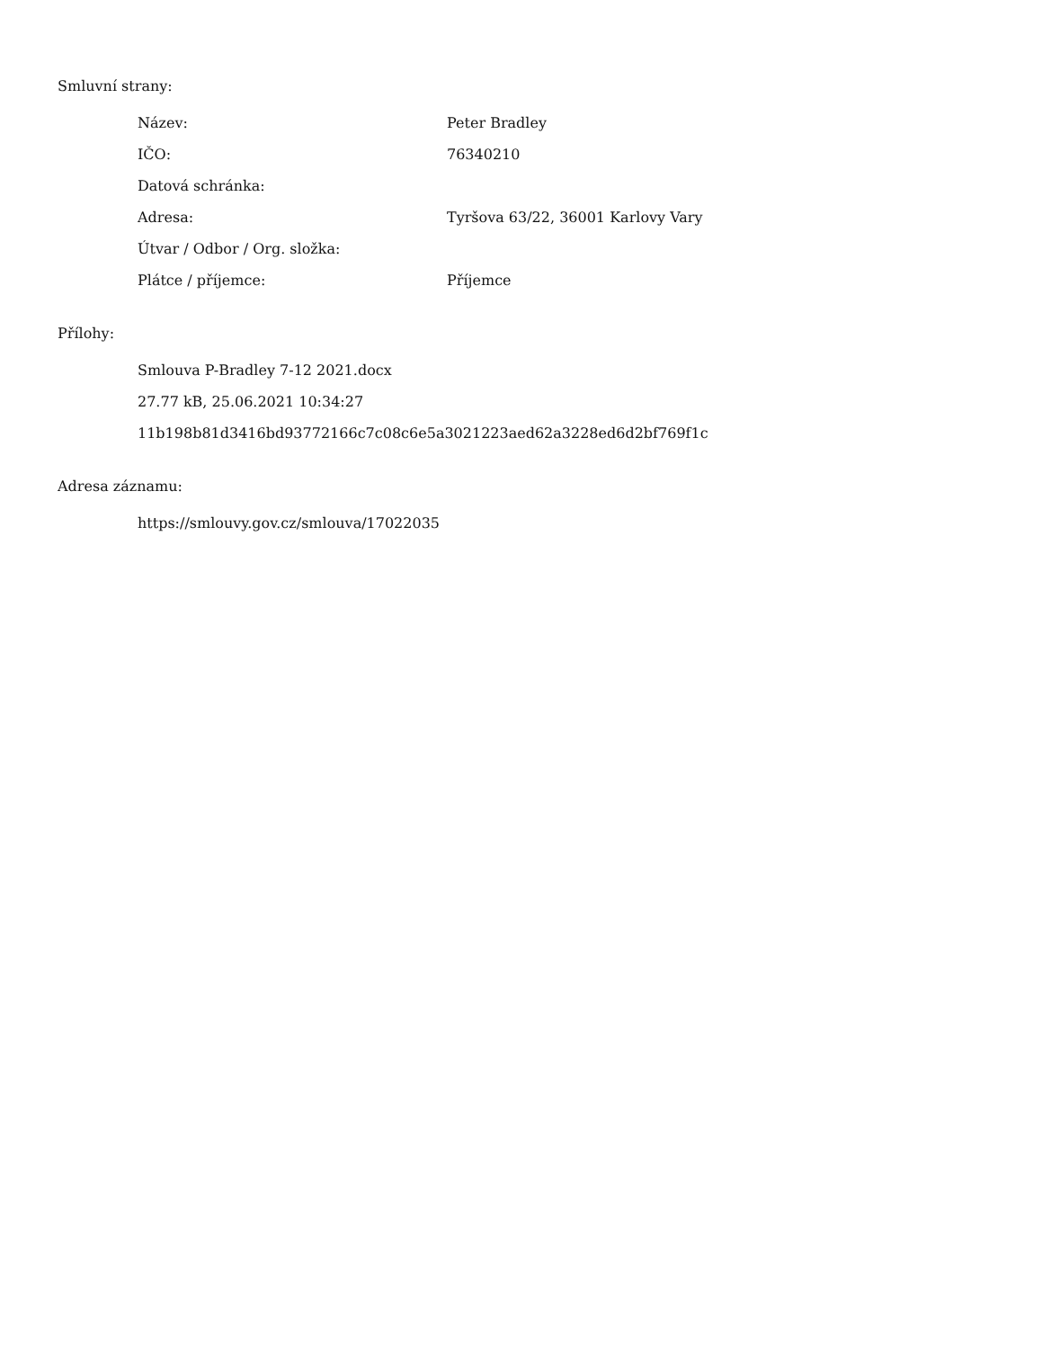Smluvní strany:
| Název: | Peter Bradley |
| IČO: | 76340210 |
| Datová schránka: | |
| Adresa: | Tyršova 63/22, 36001 Karlovy Vary |
| Útvar / Odbor / Org. složka: | |
| Plátce / příjemce: | Příjemce |
Přílohy:
Smlouva P-Bradley 7-12 2021.docx
27.77 kB, 25.06.2021 10:34:27
11b198b81d3416bd93772166c7c08c6e5a3021223aed62a3228ed6d2bf769f1c
Adresa záznamu:
https://smlouvy.gov.cz/smlouva/17022035